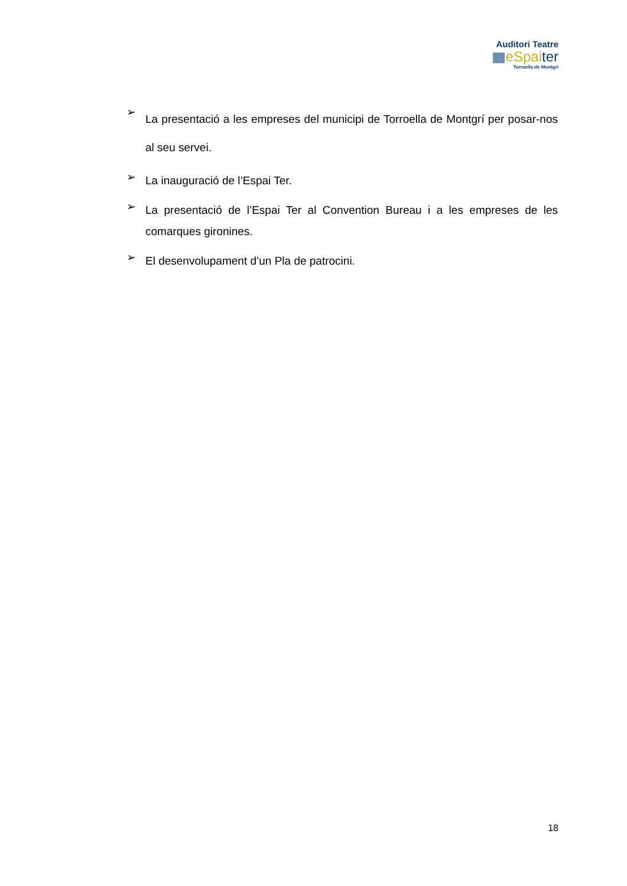Auditori Teatre
eSpai ter
Torroella de Montgrí
➢ La presentació a les empreses del municipi de Torroella de Montgrí per posar-nos al seu servei.
➢ La inauguració de l’Espai Ter.
➢ La presentació de l’Espai Ter al Convention Bureau i a les empreses de les comarques gironines.
➢ El desenvolupament d’un Pla de patrocini.
18